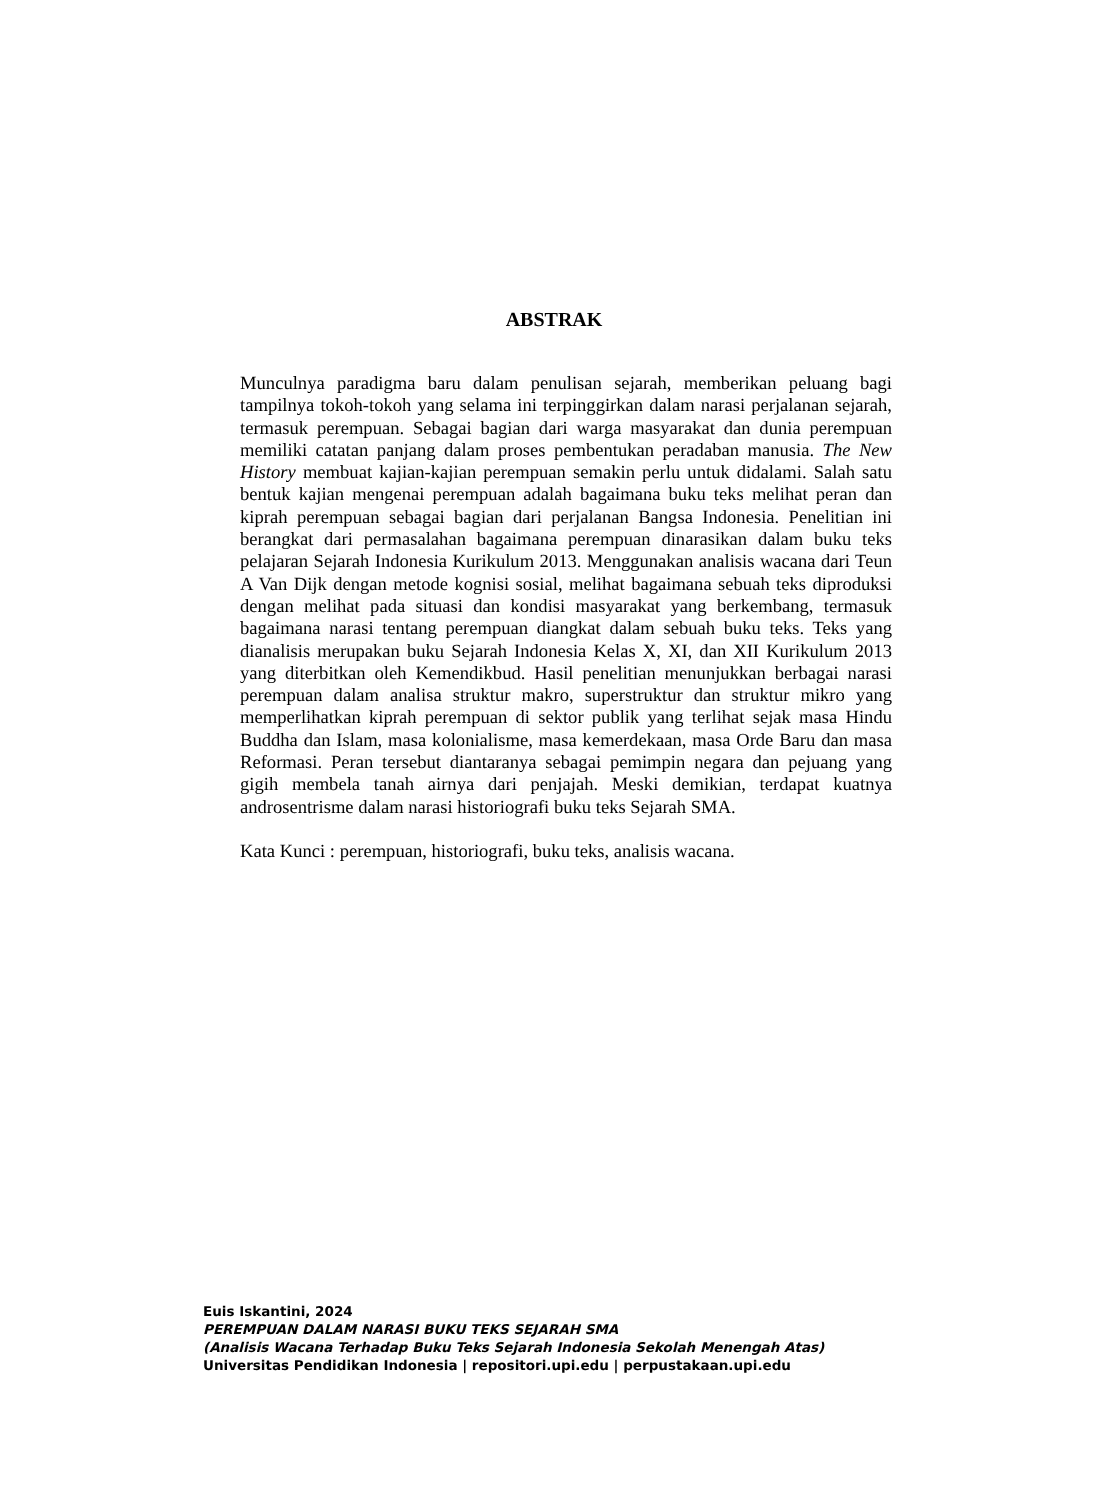ABSTRAK
Munculnya paradigma baru dalam penulisan sejarah, memberikan peluang bagi tampilnya tokoh-tokoh yang selama ini terpinggirkan dalam narasi perjalanan sejarah, termasuk perempuan. Sebagai bagian dari warga masyarakat dan dunia perempuan memiliki catatan panjang dalam proses pembentukan peradaban manusia. The New History membuat kajian-kajian perempuan semakin perlu untuk didalami. Salah satu bentuk kajian mengenai perempuan adalah bagaimana buku teks melihat peran dan kiprah perempuan sebagai bagian dari perjalanan Bangsa Indonesia. Penelitian ini berangkat dari permasalahan bagaimana perempuan dinarasikan dalam buku teks pelajaran Sejarah Indonesia Kurikulum 2013. Menggunakan analisis wacana dari Teun A Van Dijk dengan metode kognisi sosial, melihat bagaimana sebuah teks diproduksi dengan melihat pada situasi dan kondisi masyarakat yang berkembang, termasuk bagaimana narasi tentang perempuan diangkat dalam sebuah buku teks. Teks yang dianalisis merupakan buku Sejarah Indonesia Kelas X, XI, dan XII Kurikulum 2013 yang diterbitkan oleh Kemendikbud. Hasil penelitian menunjukkan berbagai narasi perempuan dalam analisa struktur makro, superstruktur dan struktur mikro yang memperlihatkan kiprah perempuan di sektor publik yang terlihat sejak masa Hindu Buddha dan Islam, masa kolonialisme, masa kemerdekaan, masa Orde Baru dan masa Reformasi. Peran tersebut diantaranya sebagai pemimpin negara dan pejuang yang gigih membela tanah airnya dari penjajah. Meski demikian, terdapat kuatnya androsentrisme dalam narasi historiografi buku teks Sejarah SMA.
Kata Kunci : perempuan, historiografi, buku teks, analisis wacana.
Euis Iskantini, 2024
PEREMPUAN DALAM NARASI BUKU TEKS SEJARAH SMA
(Analisis Wacana Terhadap Buku Teks Sejarah Indonesia Sekolah Menengah Atas)
Universitas Pendidikan Indonesia | repositori.upi.edu | perpustakaan.upi.edu